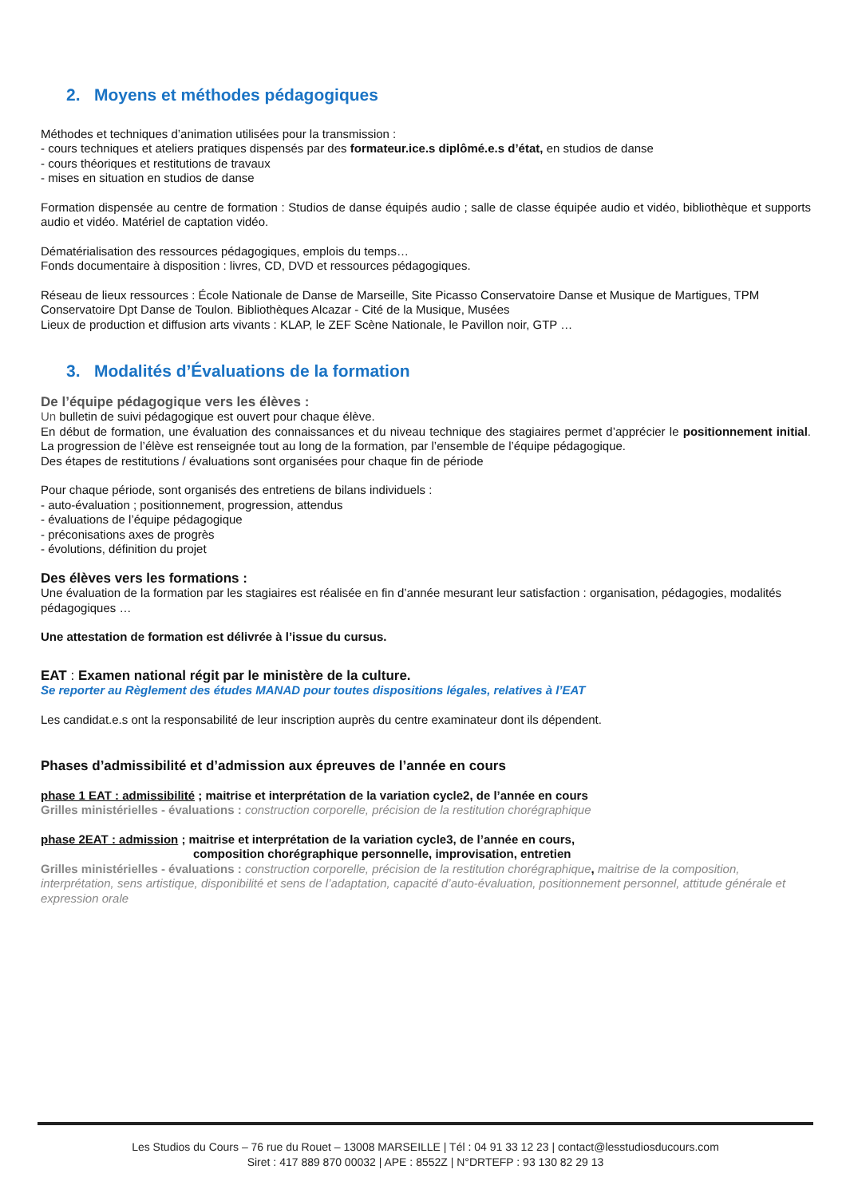2. Moyens et méthodes pédagogiques
Méthodes et techniques d’animation utilisées pour la transmission :
- cours techniques et ateliers pratiques dispensés par des formateur.ice.s diplômé.e.s d’état, en studios de danse
- cours théoriques et restitutions de travaux
- mises en situation en studios de danse
Formation dispensée au centre de formation : Studios de danse équipés audio ; salle de classe équipée audio et vidéo, bibliothèque et supports audio et vidéo. Matériel de captation vidéo.
Dématérialisation des ressources pédagogiques, emplois du temps…
Fonds documentaire à disposition : livres, CD, DVD et ressources pédagogiques.
Réseau de lieux ressources : École Nationale de Danse de Marseille, Site Picasso Conservatoire Danse et Musique de Martigues, TPM Conservatoire Dpt Danse de Toulon. Bibliothèques Alcazar - Cité de la Musique, Musées
Lieux de production et diffusion arts vivants : KLAP, le ZEF Scène Nationale, le Pavillon noir, GTP …
3. Modalités d’Évaluations de la formation
De l’équipe pédagogique vers les élèves :
Un bulletin de suivi pédagogique est ouvert pour chaque élève.
En début de formation, une évaluation des connaissances et du niveau technique des stagiaires permet d’apprécier le positionnement initial. La progression de l’élève est renseignée tout au long de la formation, par l’ensemble de l’équipe pédagogique.
Des étapes de restitutions / évaluations sont organisées pour chaque fin de période
Pour chaque période, sont organisés des entretiens de bilans individuels :
- auto-évaluation ; positionnement, progression, attendus
- évaluations de l’équipe pédagogique
- préconisations axes de progrès
- évolutions, définition du projet
Des élèves vers les formations :
Une évaluation de la formation par les stagiaires est réalisée en fin d’année mesurant leur satisfaction : organisation, pédagogies, modalités pédagogiques …
Une attestation de formation est délivrée à l’issue du cursus.
EAT : Examen national régit par le ministère de la culture.
Se reporter au Règlement des études MANAD pour toutes dispositions légales, relatives à l’EAT
Les candidat.e.s ont la responsabilité de leur inscription auprès du centre examinateur dont ils dépendent.
Phases d’admissibilité et d’admission aux épreuves de l’année en cours
phase 1 EAT : admissibilité ; maitrise et interprétation de la variation cycle2, de l’année en cours
Grilles ministérielles - évaluations : construction corporelle, précision de la restitution chorégraphique
phase 2EAT : admission ; maitrise et interprétation de la variation cycle3, de l’année en cours,
composition chorégraphique personnelle, improvisation, entretien
Grilles ministérielles - évaluations : construction corporelle, précision de la restitution chorégraphique, maitrise de la composition, interprétation, sens artistique, disponibilité et sens de l’adaptation, capacité d’auto-évaluation, positionnement personnel, attitude générale et expression orale
Les Studios du Cours – 76 rue du Rouet – 13008 MARSEILLE | Tél : 04 91 33 12 23 | contact@lesstudiosducours.com
Siret : 417 889 870 00032 | APE : 8552Z | N°DRTEFP : 93 130 82 29 13